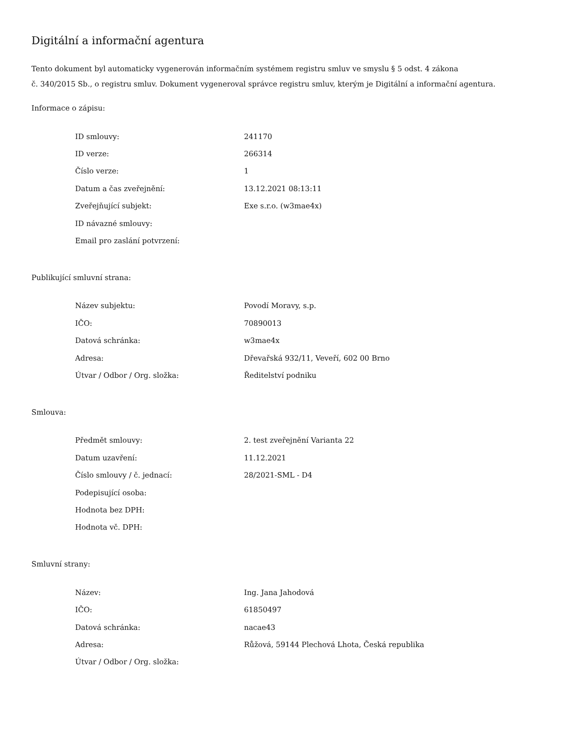Digitální a informační agentura
Tento dokument byl automaticky vygenerován informačním systémem registru smluv ve smyslu § 5 odst. 4 zákona
č. 340/2015 Sb., o registru smluv. Dokument vygeneroval správce registru smluv, kterým je Digitální a informační agentura.
Informace o zápisu:
| ID smlouvy: | 241170 |
| ID verze: | 266314 |
| Číslo verze: | 1 |
| Datum a čas zveřejnění: | 13.12.2021 08:13:11 |
| Zveřejňující subjekt: | Exe s.r.o. (w3mae4x) |
| ID návazné smlouvy: | |
| Email pro zaslání potvrzení: | |
Publikující smluvní strana:
| Název subjektu: | Povodí Moravy, s.p. |
| IČO: | 70890013 |
| Datová schránka: | w3mae4x |
| Adresa: | Dřevařská 932/11, Veveří, 602 00 Brno |
| Útvar / Odbor / Org. složka: | Ředitelství podniku |
Smlouva:
| Předmět smlouvy: | 2. test zveřejnění Varianta 22 |
| Datum uzavření: | 11.12.2021 |
| Číslo smlouvy / č. jednací: | 28/2021-SML - D4 |
| Podepisující osoba: | |
| Hodnota bez DPH: | |
| Hodnota vč. DPH: | |
Smluvní strany:
| Název: | Ing. Jana Jahodová |
| IČO: | 61850497 |
| Datová schránka: | nacae43 |
| Adresa: | Růžová, 59144 Plechová Lhota, Česká republika |
| Útvar / Odbor / Org. složka: | |